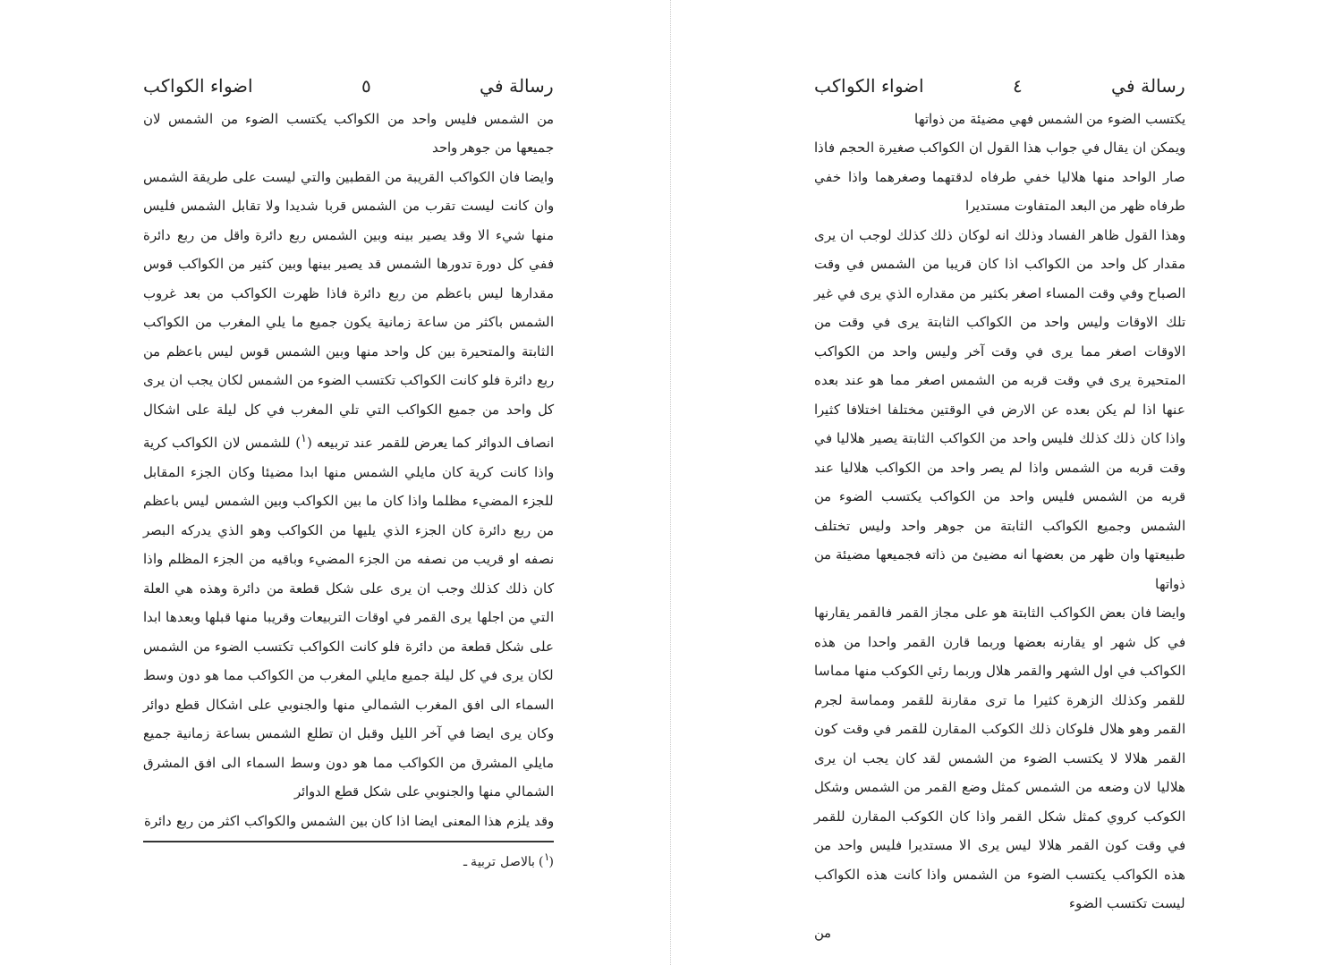رسالة في ٤ اضواء الكواكب
يكتسب الضوء من الشمس فهي مضيئة من ذواتها
ويمكن ان يقال في جواب هذا القول ان الكواكب صغيرة الحجم فاذا صار الواحد منها هلاليا خفي طرفاه لدقتهما وصغرهما واذا خفي طرفاه ظهر من البعد المتفاوت مستديرا
وهذا القول ظاهر الفساد وذلك انه لوكان ذلك كذلك لوجب ان يرى مقدار كل واحد من الكواكب اذا كان قريبا من الشمس في وقت الصباح وفي وقت المساء اصغر بكثير من مقداره الذي يرى في غير تلك الاوقات وليس واحد من الكواكب الثابتة يرى في وقت من الاوقات اصغر مما يرى في وقت آخر وليس واحد من الكواكب المتحيرة يرى في وقت قربه من الشمس اصغر مما هو عند بعده عنها اذا لم يكن بعده عن الارض في الوقتين مختلفا اختلافا كثيرا واذا كان ذلك كذلك فليس واحد من الكواكب الثابتة يصير هلاليا في وقت قربه من الشمس واذا لم يصر واحد من الكواكب هلاليا عند قربه من الشمس فليس واحد من الكواكب يكتسب الضوء من الشمس وجميع الكواكب الثابتة من جوهر واحد وليس تختلف طبيعتها وان ظهر من بعضها انه مضيئ من ذاته فجميعها مضيئة من ذواتها
وايضا فان بعض الكواكب الثابتة هو على مجاز القمر فالقمر يقارنها في كل شهر او يقارنه بعضها وربما قارن القمر واحدا من هذه الكواكب في اول الشهر والقمر هلال وربما رئي الكوكب منها مماسا للقمر وكذلك الزهرة كثيرا ما ترى مقارنة للقمر ومماسة لجرم القمر وهو هلال فلوكان ذلك الكوكب المقارن للقمر في وقت كون القمر هلالا لا يكتسب الضوء من الشمس لقد كان يجب ان يرى هلاليا لان وضعه من الشمس كمثل وضع القمر من الشمس وشكل الكوكب كروي كمثل شكل القمر واذا كان الكوكب المقارن للقمر في وقت كون القمر هلالا ليس يرى الا مستديرا فليس واحد من هذه الكواكب يكتسب الضوء من الشمس واذا كانت هذه الكواكب ليست تكتسب الضوء
من
رسالة في ٥ اضواء الكواكب
من الشمس فليس واحد من الكواكب يكتسب الضوء من الشمس لان جميعها من جوهر واحد
وايضا فان الكواكب القريبة من القطبين والتي ليست على طريقة الشمس وان كانت ليست تقرب من الشمس قربا شديدا ولا تقابل الشمس فليس منها شيء الا وقد يصير بينه وبين الشمس ربع دائرة واقل من ربع دائرة ففي كل دورة تدورها الشمس قد يصير بينها وبين كثير من الكواكب قوس مقدارها ليس باعظم من ربع دائرة فاذا ظهرت الكواكب من بعد غروب الشمس باكثر من ساعة زمانية يكون جميع ما يلي المغرب من الكواكب الثابتة والمتحيرة بين كل واحد منها وبين الشمس قوس ليس باعظم من ربع دائرة فلو كانت الكواكب تكتسب الضوء من الشمس لكان يجب ان يرى كل واحد من جميع الكواكب التي تلي المغرب في كل ليلة على اشكال انصاف الدوائر كما يعرض للقمر عند تربيعه (<sup>١</sup>) للشمس لان الكواكب كرية واذا كانت كرية كان مايلي الشمس منها ابدا مضيئا وكان الجزء المقابل للجزء المضيء مظلما واذا كان ما بين الكواكب وبين الشمس ليس باعظم من ربع دائرة كان الجزء الذي يليها من الكواكب وهو الذي يدركه البصر نصفه او قريب من نصفه من الجزء المضيء وباقيه من الجزء المظلم واذا كان ذلك كذلك وجب ان يرى على شكل قطعة من دائرة وهذه هي العلة التي من اجلها يرى القمر في اوقات التربيعات وقريبا منها قبلها وبعدها ابدا على شكل قطعة من دائرة فلو كانت الكواكب تكتسب الضوء من الشمس لكان يرى في كل ليلة جميع مايلي المغرب من الكواكب مما هو دون وسط السماء الى افق المغرب الشمالي منها والجنوبي على اشكال قطع دوائر وكان يرى ايضا في آخر الليل وقبل ان تطلع الشمس بساعة زمانية جميع مايلي المشرق من الكواكب مما هو دون وسط السماء الى افق المشرق الشمالي منها والجنوبي على شكل قطع الدوائر
وقد يلزم هذا المعنى ايضا اذا كان بين الشمس والكواكب اكثر من ربع دائرة
(<sup>١</sup>) بالاصل تربية ـ